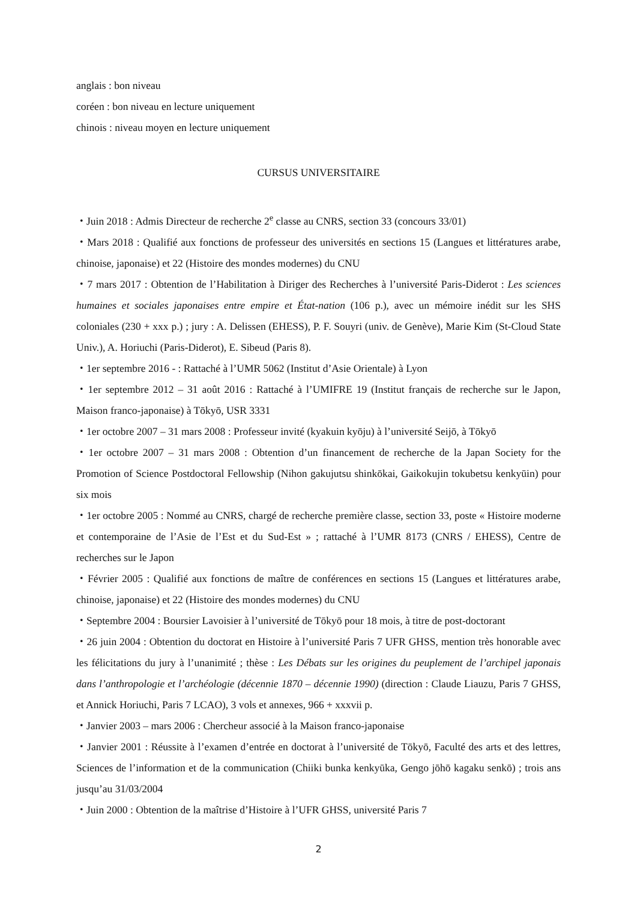anglais : bon niveau
coréen : bon niveau en lecture uniquement
chinois : niveau moyen en lecture uniquement
CURSUS UNIVERSITAIRE
・Juin 2018 : Admis Directeur de recherche 2<sup>e</sup> classe au CNRS, section 33 (concours 33/01)
・Mars 2018 : Qualifié aux fonctions de professeur des universités en sections 15 (Langues et littératures arabe, chinoise, japonaise) et 22 (Histoire des mondes modernes) du CNU
・7 mars 2017 : Obtention de l’Habilitation à Diriger des Recherches à l’université Paris-Diderot : Les sciences humaines et sociales japonaises entre empire et État-nation (106 p.), avec un mémoire inédit sur les SHS coloniales (230 + xxx p.) ; jury : A. Delissen (EHESS), P. F. Souyri (univ. de Genève), Marie Kim (St-Cloud State Univ.), A. Horiuchi (Paris-Diderot), E. Sibeud (Paris 8).
・1er septembre 2016 - : Rattaché à l’UMR 5062 (Institut d’Asie Orientale) à Lyon
・1er septembre 2012 – 31 août 2016 : Rattaché à l’UMIFRE 19 (Institut français de recherche sur le Japon, Maison franco-japonaise) à Tōkyō, USR 3331
・1er octobre 2007 – 31 mars 2008 : Professeur invité (kyakuin kyōju) à l’université Seijō, à Tōkyō
・1er octobre 2007 – 31 mars 2008 : Obtention d’un financement de recherche de la Japan Society for the Promotion of Science Postdoctoral Fellowship (Nihon gakujutsu shinkōkai, Gaikokujin tokubetsu kenkyūin) pour six mois
・1er octobre 2005 : Nommé au CNRS, chargé de recherche première classe, section 33, poste « Histoire moderne et contemporaine de l’Asie de l’Est et du Sud-Est » ; rattaché à l’UMR 8173 (CNRS / EHESS), Centre de recherches sur le Japon
・Février 2005 : Qualifié aux fonctions de maître de conférences en sections 15 (Langues et littératures arabe, chinoise, japonaise) et 22 (Histoire des mondes modernes) du CNU
・Septembre 2004 : Boursier Lavoisier à l’université de Tōkyō pour 18 mois, à titre de post-doctorant
・26 juin 2004 : Obtention du doctorat en Histoire à l’université Paris 7 UFR GHSS, mention très honorable avec les félicitations du jury à l’unanimité ; thèse : Les Débats sur les origines du peuplement de l’archipel japonais dans l’anthropologie et l’archéologie (décennie 1870 – décennie 1990) (direction : Claude Liauzu, Paris 7 GHSS, et Annick Horiuchi, Paris 7 LCAO), 3 vols et annexes, 966 + xxxvii p.
・Janvier 2003 – mars 2006 : Chercheur associé à la Maison franco-japonaise
・Janvier 2001 : Réussite à l’examen d’entrée en doctorat à l’université de Tōkyō, Faculté des arts et des lettres, Sciences de l’information et de la communication (Chiiki bunka kenkyūka, Gengo jōhō kagaku senkō) ; trois ans jusqu’au 31/03/2004
・Juin 2000 : Obtention de la maîtrise d’Histoire à l’UFR GHSS, université Paris 7
2